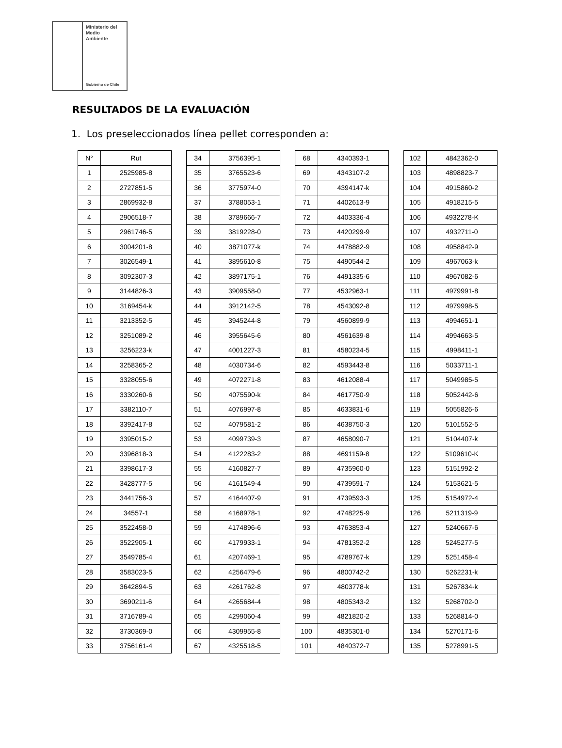Ministerio del
Medio
Ambiente
Gobierno de Chile
RESULTADOS DE LA EVALUACIÓN
1. Los preseleccionados línea pellet corresponden a:
| N° | Rut |
| --- | --- |
| 1 | 2525985-8 |
| 2 | 2727851-5 |
| 3 | 2869932-8 |
| 4 | 2906518-7 |
| 5 | 2961746-5 |
| 6 | 3004201-8 |
| 7 | 3026549-1 |
| 8 | 3092307-3 |
| 9 | 3144826-3 |
| 10 | 3169454-k |
| 11 | 3213352-5 |
| 12 | 3251089-2 |
| 13 | 3256223-k |
| 14 | 3258365-2 |
| 15 | 3328055-6 |
| 16 | 3330260-6 |
| 17 | 3382110-7 |
| 18 | 3392417-8 |
| 19 | 3395015-2 |
| 20 | 3396818-3 |
| 21 | 3398617-3 |
| 22 | 3428777-5 |
| 23 | 3441756-3 |
| 24 | 34557-1 |
| 25 | 3522458-0 |
| 26 | 3522905-1 |
| 27 | 3549785-4 |
| 28 | 3583023-5 |
| 29 | 3642894-5 |
| 30 | 3690211-6 |
| 31 | 3716789-4 |
| 32 | 3730369-0 |
| 33 | 3756161-4 |
| 34 | 3756395-1 |
| 35 | 3765523-6 |
| 36 | 3775974-0 |
| 37 | 3788053-1 |
| 38 | 3789666-7 |
| 39 | 3819228-0 |
| 40 | 3871077-k |
| 41 | 3895610-8 |
| 42 | 3897175-1 |
| 43 | 3909558-0 |
| 44 | 3912142-5 |
| 45 | 3945244-8 |
| 46 | 3955645-6 |
| 47 | 4001227-3 |
| 48 | 4030734-6 |
| 49 | 4072271-8 |
| 50 | 4075590-k |
| 51 | 4076997-8 |
| 52 | 4079581-2 |
| 53 | 4099739-3 |
| 54 | 4122283-2 |
| 55 | 4160827-7 |
| 56 | 4161549-4 |
| 57 | 4164407-9 |
| 58 | 4168978-1 |
| 59 | 4174896-6 |
| 60 | 4179933-1 |
| 61 | 4207469-1 |
| 62 | 4256479-6 |
| 63 | 4261762-8 |
| 64 | 4265684-4 |
| 65 | 4299060-4 |
| 66 | 4309955-8 |
| 67 | 4325518-5 |
| 68 | 4340393-1 |
| 69 | 4343107-2 |
| 70 | 4394147-k |
| 71 | 4402613-9 |
| 72 | 4403336-4 |
| 73 | 4420299-9 |
| 74 | 4478882-9 |
| 75 | 4490544-2 |
| 76 | 4491335-6 |
| 77 | 4532963-1 |
| 78 | 4543092-8 |
| 79 | 4560899-9 |
| 80 | 4561639-8 |
| 81 | 4580234-5 |
| 82 | 4593443-8 |
| 83 | 4612088-4 |
| 84 | 4617750-9 |
| 85 | 4633831-6 |
| 86 | 4638750-3 |
| 87 | 4658090-7 |
| 88 | 4691159-8 |
| 89 | 4735960-0 |
| 90 | 4739591-7 |
| 91 | 4739593-3 |
| 92 | 4748225-9 |
| 93 | 4763853-4 |
| 94 | 4781352-2 |
| 95 | 4789767-k |
| 96 | 4800742-2 |
| 97 | 4803778-k |
| 98 | 4805343-2 |
| 99 | 4821820-2 |
| 100 | 4835301-0 |
| 101 | 4840372-7 |
| 102 | 4842362-0 |
| 103 | 4898823-7 |
| 104 | 4915860-2 |
| 105 | 4918215-5 |
| 106 | 4932278-K |
| 107 | 4932711-0 |
| 108 | 4958842-9 |
| 109 | 4967063-k |
| 110 | 4967082-6 |
| 111 | 4979991-8 |
| 112 | 4979998-5 |
| 113 | 4994651-1 |
| 114 | 4994663-5 |
| 115 | 4998411-1 |
| 116 | 5033711-1 |
| 117 | 5049985-5 |
| 118 | 5052442-6 |
| 119 | 5055826-6 |
| 120 | 5101552-5 |
| 121 | 5104407-k |
| 122 | 5109610-K |
| 123 | 5151992-2 |
| 124 | 5153621-5 |
| 125 | 5154972-4 |
| 126 | 5211319-9 |
| 127 | 5240667-6 |
| 128 | 5245277-5 |
| 129 | 5251458-4 |
| 130 | 5262231-k |
| 131 | 5267834-k |
| 132 | 5268702-0 |
| 133 | 5268814-0 |
| 134 | 5270171-6 |
| 135 | 5278991-5 |